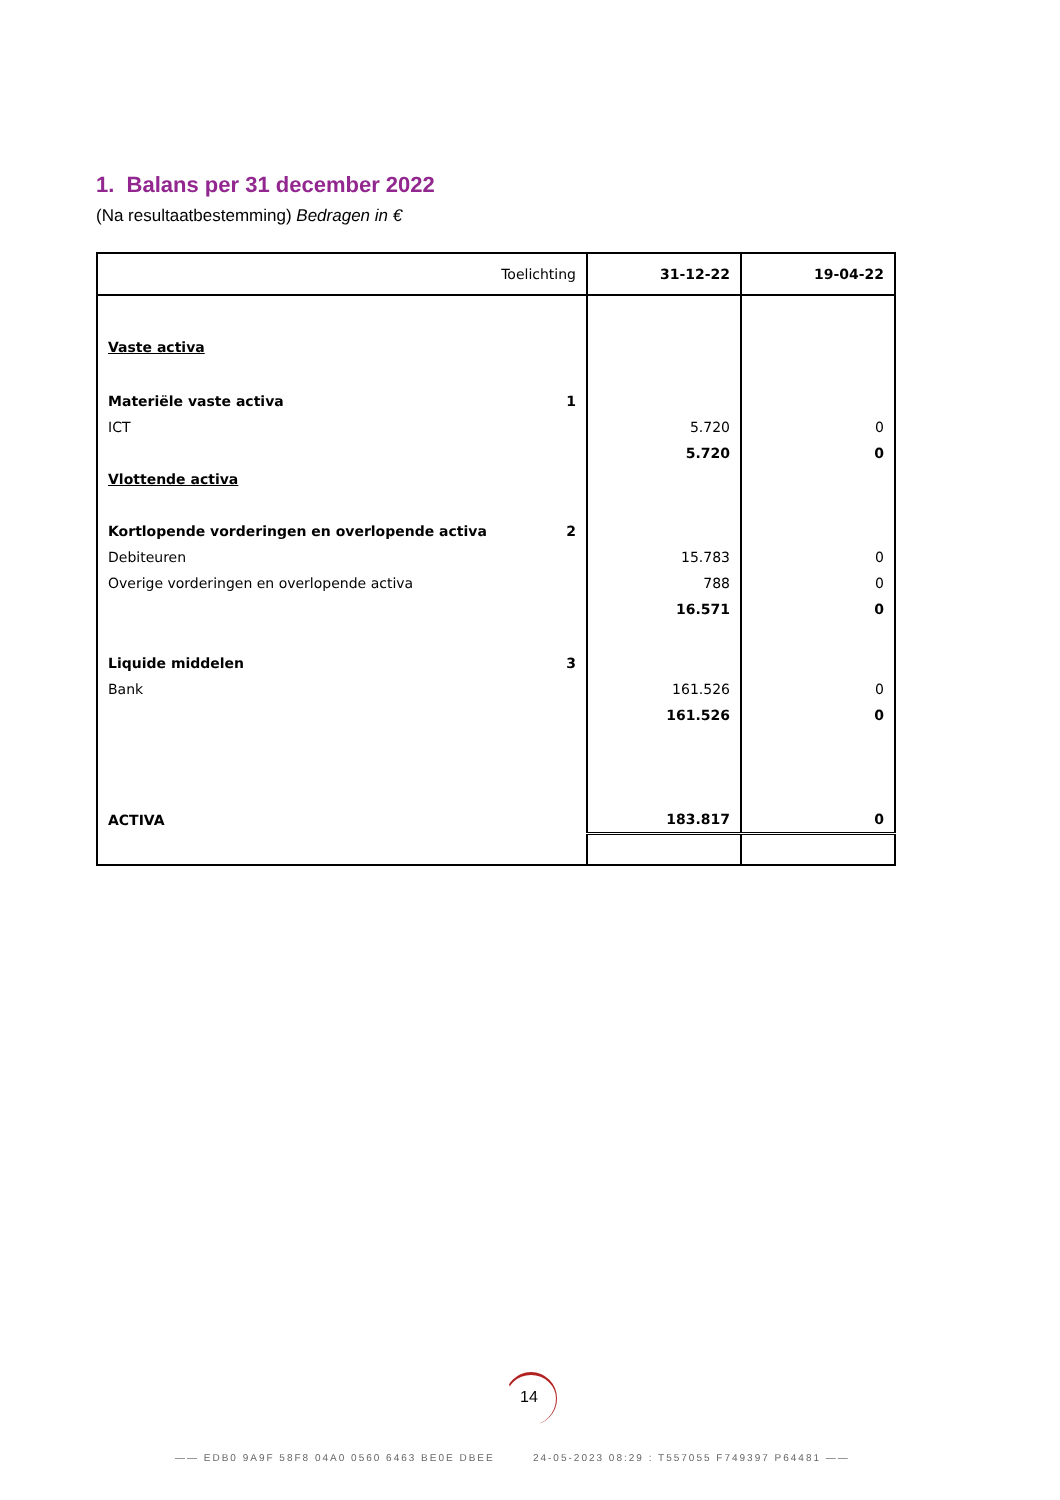1. Balans per 31 december 2022
(Na resultaatbestemming) Bedragen in €
| Toelichting | | 31-12-22 | 19-04-22 |
| --- | --- | --- | --- |
| Vaste activa | | | |
| Materiële vaste activa | 1 | | |
| ICT | | 5.720 | 0 |
| | | 5.720 | 0 |
| Vlottende activa | | | |
| Kortlopende vorderingen en overlopende activa | 2 | | |
| Debiteuren | | 15.783 | 0 |
| Overige vorderingen en overlopende activa | | 788 | 0 |
| | | 16.571 | 0 |
| Liquide middelen | 3 | | |
| Bank | | 161.526 | 0 |
| | | 161.526 | 0 |
| ACTIVA | | 183.817 | 0 |
14
—— EDB0 9A9F 58F8 04A0 0560 6463 BE0E DBEE 24-05-2023 08:29 : T557055 F749397 P64481 ——